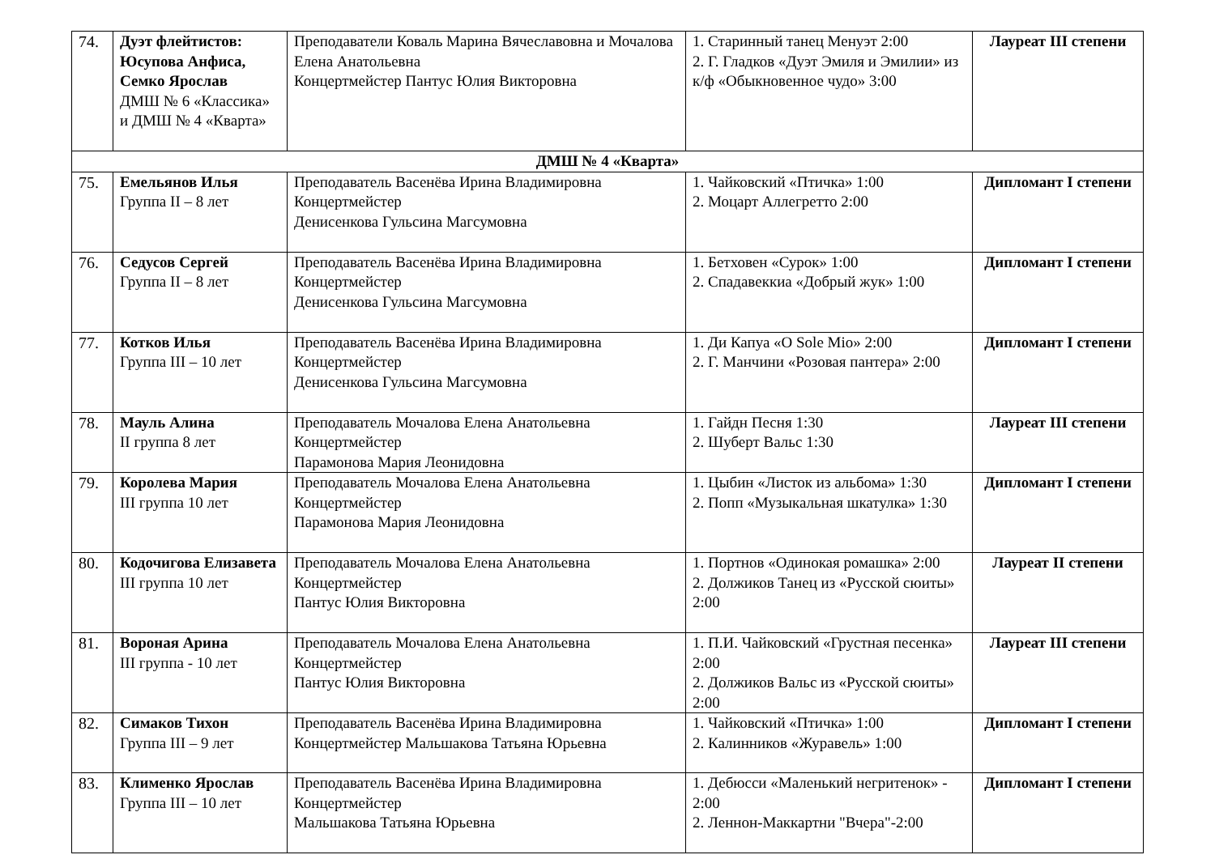| 74. | Дуэт флейтистов: Юсупова Анфиса, Семко Ярослав ДМШ № 6 «Классика» и ДМШ № 4 «Кварта» | Преподаватели Коваль Марина Вячеславовна и Мочалова Елена Анатольевна Концертмейстер Пантус Юлия Викторовна | 1. Старинный танец Менуэт 2:00 2. Г. Гладков «Дуэт Эмиля и Эмилии» из к/ф «Обыкновенное чудо» 3:00 | Лауреат III степени |
| ДМШ № 4 «Кварта» | | | | |
| 75. | Емельянов Илья Группа II – 8 лет | Преподаватель Васенёва Ирина Владимировна Концертмейстер Денисенкова Гульсина Магсумовна | 1. Чайковский «Птичка» 1:00 2. Моцарт Аллегретто 2:00 | Дипломант I степени |
| 76. | Седусов Сергей Группа II – 8 лет | Преподаватель Васенёва Ирина Владимировна Концертмейстер Денисенкова Гульсина Магсумовна | 1. Бетховен «Сурок» 1:00 2. Спадавеккиа «Добрый жук» 1:00 | Дипломант I степени |
| 77. | Котков Илья Группа III – 10 лет | Преподаватель Васенёва Ирина Владимировна Концертмейстер Денисенкова Гульсина Магсумовна | 1. Ди Капуа «O Sole Mio» 2:00 2. Г. Манчини «Розовая пантера» 2:00 | Дипломант I степени |
| 78. | Мауль Алина II группа 8 лет | Преподаватель Мочалова Елена Анатольевна Концертмейстер Парамонова Мария Леонидовна | 1. Гайдн Песня 1:30 2. Шуберт Вальс 1:30 | Лауреат III степени |
| 79. | Королева Мария III группа 10 лет | Преподаватель Мочалова Елена Анатольевна Концертмейстер Парамонова Мария Леонидовна | 1. Цыбин «Листок из альбома» 1:30 2. Попп «Музыкальная шкатулка» 1:30 | Дипломант I степени |
| 80. | Кодочигова Елизавета III группа 10 лет | Преподаватель Мочалова Елена Анатольевна Концертмейстер Пантус Юлия Викторовна | 1. Портнов «Одинокая ромашка» 2:00 2. Должиков Танец из «Русской сюиты» 2:00 | Лауреат II степени |
| 81. | Вороная Арина III группа - 10 лет | Преподаватель Мочалова Елена Анатольевна Концертмейстер Пантус Юлия Викторовна | 1. П.И. Чайковский «Грустная песенка» 2:00 2. Должиков Вальс из «Русской сюиты» 2:00 | Лауреат III степени |
| 82. | Симаков Тихон Группа III – 9 лет | Преподаватель Васенёва Ирина Владимировна Концертмейстер Мальшакова Татьяна Юрьевна | 1. Чайковский «Птичка» 1:00 2. Калинников «Журавель» 1:00 | Дипломант I степени |
| 83. | Клименко Ярослав Группа III – 10 лет | Преподаватель Васенёва Ирина Владимировна Концертмейстер Мальшакова Татьяна Юрьевна | 1. Дебюсси «Маленький негритенок» - 2:00 2. Леннон-Маккартни "Вчера"-2:00 | Дипломант I степени |